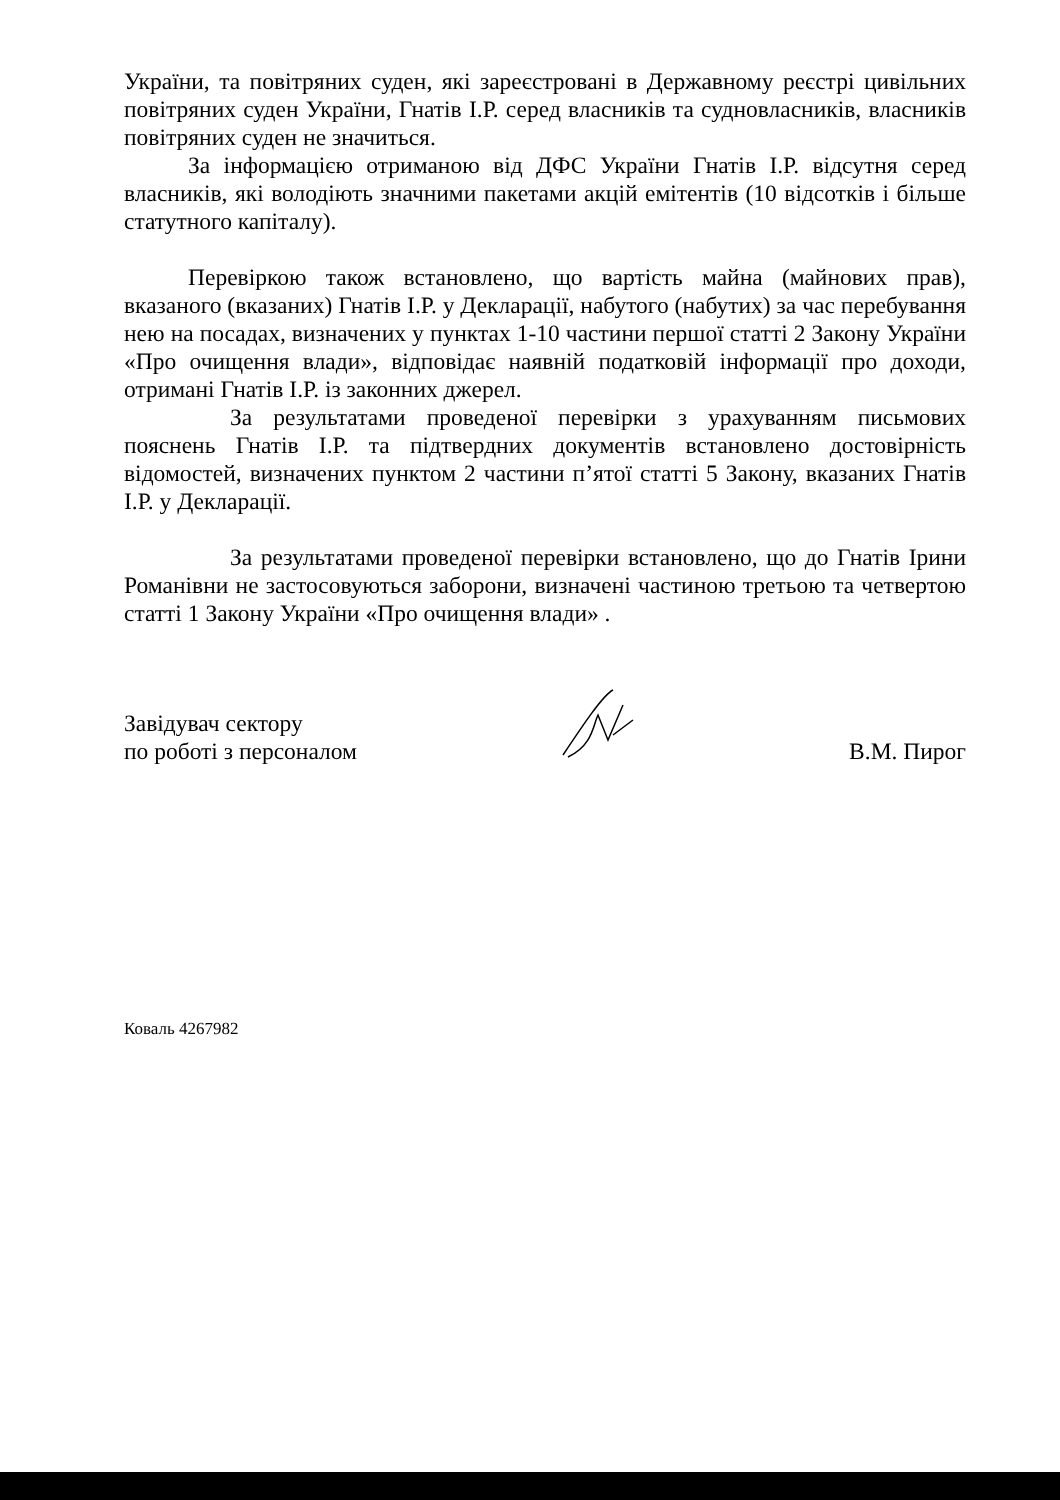України, та повітряних суден, які зареєстровані в Державному реєстрі цивільних повітряних суден України, Гнатів І.Р. серед власників та судновласників, власників повітряних суден не значиться.
За інформацією отриманою від ДФС України Гнатів І.Р. відсутня серед власників, які володіють значними пакетами акцій емітентів (10 відсотків і більше статутного капіталу).
Перевіркою також встановлено, що вартість майна (майнових прав), вказаного (вказаних) Гнатів І.Р. у Декларації, набутого (набутих) за час перебування нею на посадах, визначених у пунктах 1-10 частини першої статті 2 Закону України «Про очищення влади», відповідає наявній податковій інформації про доходи, отримані Гнатів І.Р. із законних джерел.
За результатами проведеної перевірки з урахуванням письмових пояснень Гнатів І.Р. та підтвердних документів встановлено достовірність відомостей, визначених пунктом 2 частини п’ятої статті 5 Закону, вказаних Гнатів І.Р. у Декларації.
За результатами проведеної перевірки встановлено, що до Гнатів Ірини Романівни не застосовуються заборони, визначені частиною третьою та четвертою статті 1 Закону України «Про очищення влади» .
Завідувач сектору
по роботі з персоналом
В.М. Пирог
Коваль 4267982